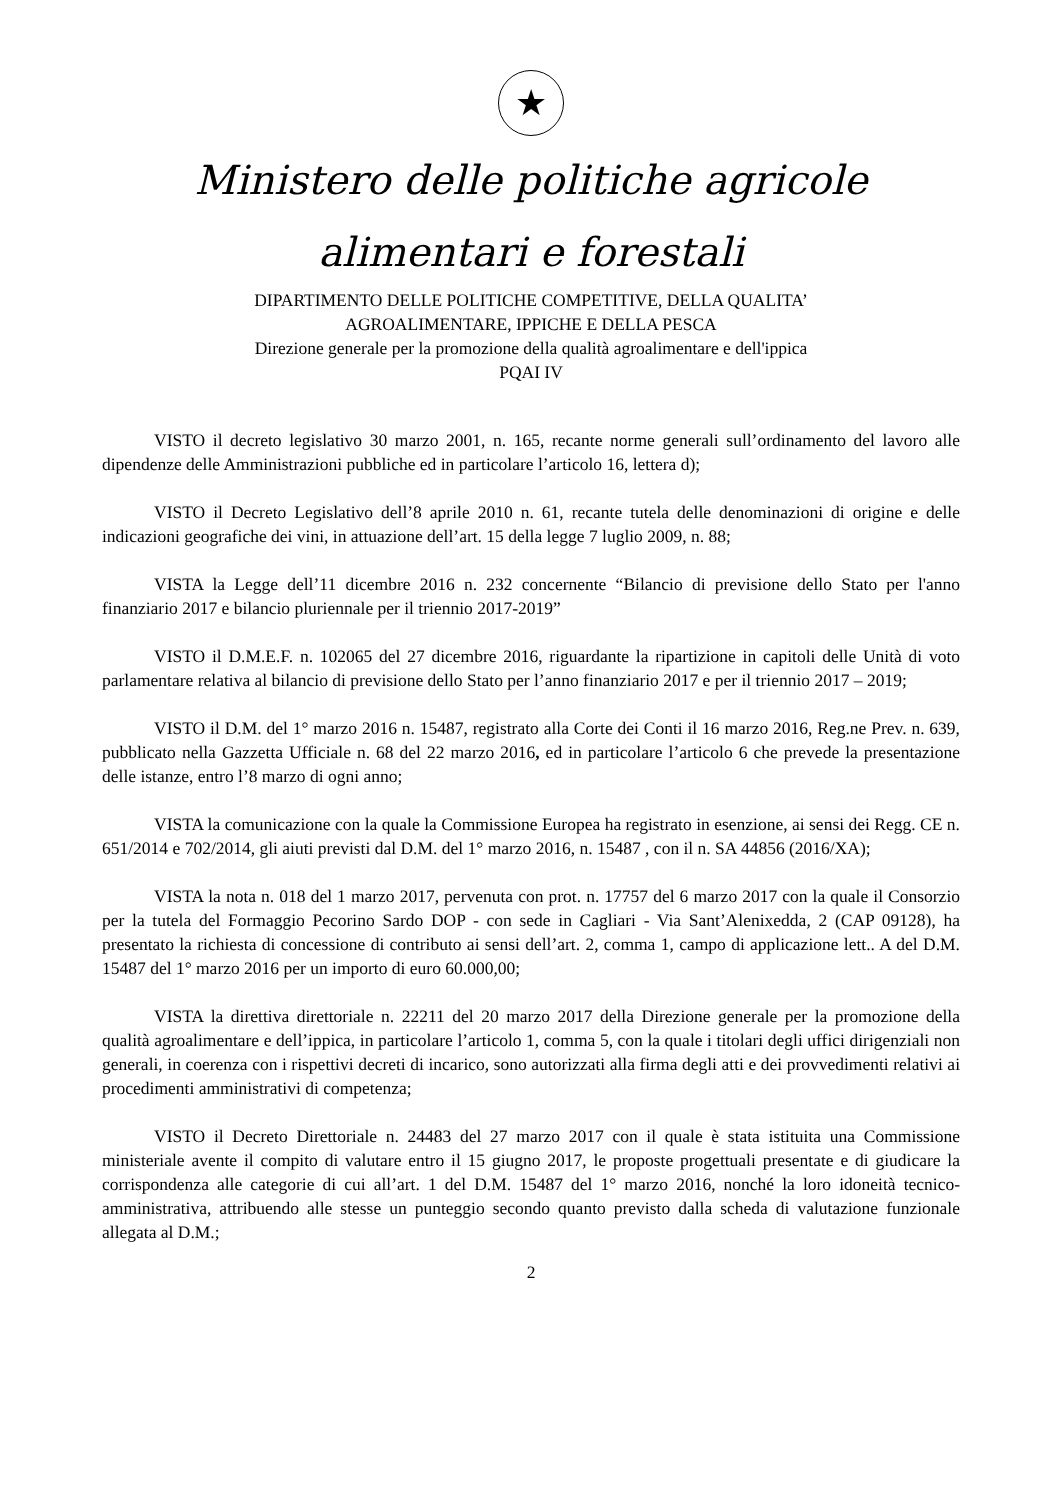★
Ministero delle politiche agricole
alimentari e forestali
DIPARTIMENTO DELLE POLITICHE COMPETITIVE, DELLA QUALITA’
AGROALIMENTARE, IPPICHE E DELLA PESCA
Direzione generale per la promozione della qualità agroalimentare e dell'ippica
PQAI IV
VISTO il decreto legislativo 30 marzo 2001, n. 165, recante norme generali sull’ordinamento del lavoro alle dipendenze delle Amministrazioni pubbliche ed in particolare l’articolo 16, lettera d);
VISTO il Decreto Legislativo dell’8 aprile 2010 n. 61, recante tutela delle denominazioni di origine e delle indicazioni geografiche dei vini, in attuazione dell’art. 15 della legge 7 luglio 2009, n. 88;
VISTA la Legge dell’11 dicembre 2016 n. 232 concernente “Bilancio di previsione dello Stato per l'anno finanziario 2017 e bilancio pluriennale per il triennio 2017-2019”
VISTO il D.M.E.F. n. 102065 del 27 dicembre 2016, riguardante la ripartizione in capitoli delle Unità di voto parlamentare relativa al bilancio di previsione dello Stato per l’anno finanziario 2017 e per il triennio 2017 – 2019;
VISTO il D.M. del 1° marzo 2016 n. 15487, registrato alla Corte dei Conti il 16 marzo 2016, Reg.ne Prev. n. 639, pubblicato nella Gazzetta Ufficiale n. 68 del 22 marzo 2016, ed in particolare l’articolo 6 che prevede la presentazione delle istanze, entro l’8 marzo di ogni anno;
VISTA la comunicazione con la quale la Commissione Europea ha registrato in esenzione, ai sensi dei Regg. CE n. 651/2014 e 702/2014, gli aiuti previsti dal D.M. del 1° marzo 2016, n. 15487 , con il n. SA 44856 (2016/XA);
VISTA la nota n. 018 del 1 marzo 2017, pervenuta con prot. n. 17757 del 6 marzo 2017 con la quale il Consorzio per la tutela del Formaggio Pecorino Sardo DOP - con sede in Cagliari - Via Sant’Alenixedda, 2 (CAP 09128), ha presentato la richiesta di concessione di contributo ai sensi dell’art. 2, comma 1, campo di applicazione lett.. A del D.M. 15487 del 1° marzo 2016 per un importo di euro 60.000,00;
VISTA la direttiva direttoriale n. 22211 del 20 marzo 2017 della Direzione generale per la promozione della qualità agroalimentare e dell’ippica, in particolare l’articolo 1, comma 5, con la quale i titolari degli uffici dirigenziali non generali, in coerenza con i rispettivi decreti di incarico, sono autorizzati alla firma degli atti e dei provvedimenti relativi ai procedimenti amministrativi di competenza;
VISTO il Decreto Direttoriale n. 24483 del 27 marzo 2017 con il quale è stata istituita una Commissione ministeriale avente il compito di valutare entro il 15 giugno 2017, le proposte progettuali presentate e di giudicare la corrispondenza alle categorie di cui all’art. 1 del D.M. 15487 del 1° marzo 2016, nonché la loro idoneità tecnico-amministrativa, attribuendo alle stesse un punteggio secondo quanto previsto dalla scheda di valutazione funzionale allegata al D.M.;
2